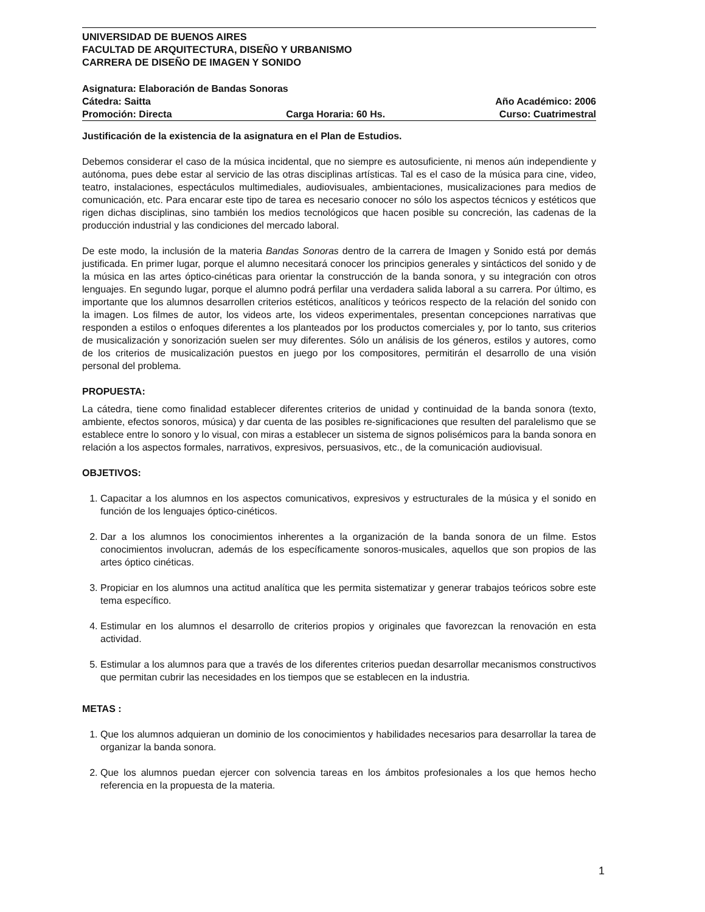UNIVERSIDAD DE BUENOS AIRES
FACULTAD DE ARQUITECTURA, DISEÑO Y URBANISMO
CARRERA DE DISEÑO DE IMAGEN Y SONIDO
Asignatura: Elaboración de Bandas Sonoras
Cátedra: Saitta Año Académico: 2006
Promoción: Directa Carga Horaria: 60 Hs. Curso: Cuatrimestral
Justificación de la existencia de la asignatura en el Plan de Estudios.
Debemos considerar el caso de la música incidental, que no siempre es autosuficiente, ni menos aún independiente y autónoma, pues debe estar al servicio de las otras disciplinas artísticas. Tal es el caso de la música para cine, video, teatro, instalaciones, espectáculos multimediales, audiovisuales, ambientaciones, musicalizaciones para medios de comunicación, etc. Para encarar este tipo de tarea es necesario conocer no sólo los aspectos técnicos y estéticos que rigen dichas disciplinas, sino también los medios tecnológicos que hacen posible su concreción, las cadenas de la producción industrial y las condiciones del mercado laboral.
De este modo, la inclusión de la materia Bandas Sonoras dentro de la carrera de Imagen y Sonido está por demás justificada. En primer lugar, porque el alumno necesitará conocer los principios generales y sintácticos del sonido y de la música en las artes óptico-cinéticas para orientar la construcción de la banda sonora, y su integración con otros lenguajes. En segundo lugar, porque el alumno podrá perfilar una verdadera salida laboral a su carrera. Por último, es importante que los alumnos desarrollen criterios estéticos, analíticos y teóricos respecto de la relación del sonido con la imagen. Los filmes de autor, los videos arte, los videos experimentales, presentan concepciones narrativas que responden a estilos o enfoques diferentes a los planteados por los productos comerciales y, por lo tanto, sus criterios de musicalización y sonorización suelen ser muy diferentes. Sólo un análisis de los géneros, estilos y autores, como de los criterios de musicalización puestos en juego por los compositores, permitirán el desarrollo de una visión personal del problema.
PROPUESTA:
La cátedra, tiene como finalidad establecer diferentes criterios de unidad y continuidad de la banda sonora (texto, ambiente, efectos sonoros, música) y dar cuenta de las posibles re-significaciones que resulten del paralelismo que se establece entre lo sonoro y lo visual, con miras a establecer un sistema de signos polisémicos para la banda sonora en relación a los aspectos formales, narrativos, expresivos, persuasivos, etc., de la comunicación audiovisual.
OBJETIVOS:
1. Capacitar a los alumnos en los aspectos comunicativos, expresivos y estructurales de la música y el sonido en función de los lenguajes óptico-cinéticos.
2. Dar a los alumnos los conocimientos inherentes a la organización de la banda sonora de un filme. Estos conocimientos involucran, además de los específicamente sonoros-musicales, aquellos que son propios de las artes óptico cinéticas.
3. Propiciar en los alumnos una actitud analítica que les permita sistematizar y generar trabajos teóricos sobre este tema específico.
4. Estimular en los alumnos el desarrollo de criterios propios y originales que favorezcan la renovación en esta actividad.
5. Estimular a los alumnos para que a través de los diferentes criterios puedan desarrollar mecanismos constructivos que permitan cubrir las necesidades en los tiempos que se establecen en la industria.
METAS :
1. Que los alumnos adquieran un dominio de los conocimientos y habilidades necesarios para desarrollar la tarea de organizar la banda sonora.
2. Que los alumnos puedan ejercer con solvencia tareas en los ámbitos profesionales a los que hemos hecho referencia en la propuesta de la materia.
1